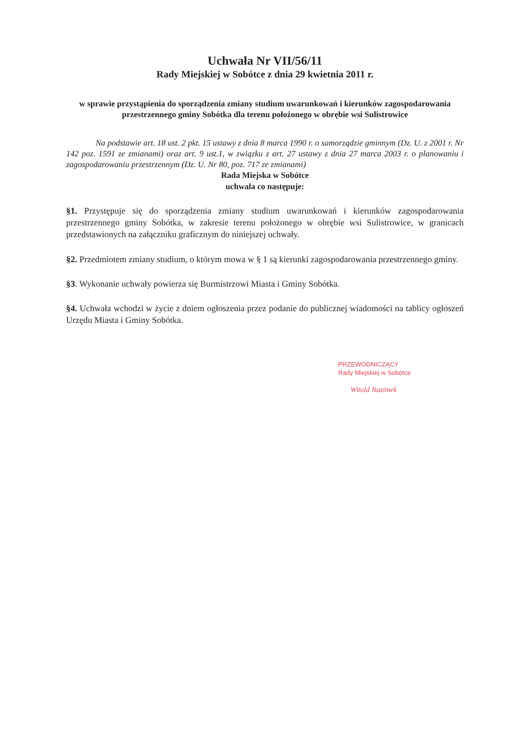Uchwała Nr VII/56/11
Rady Miejskiej w Sobótce z dnia 29 kwietnia 2011 r.
w sprawie przystąpienia do sporządzenia zmiany studium uwarunkowań i kierunków zagospodarowania przestrzennego gminy Sobótka dla terenu położonego w obrębie wsi Sulistrowice
Na podstawie art. 18 ust. 2 pkt. 15 ustawy z dnia 8 marca 1990 r. o samorządzie gminnym (Dz. U. z 2001 r. Nr 142 poz. 1591 ze zmianami) oraz art. 9 ust.1, w związku z art. 27 ustawy z dnia 27 marca 2003 r. o planowaniu i zagospodarowaniu przestrzennym (Dz. U. Nr 80, poz. 717 ze zmianami)
Rada Miejska w Sobótce
uchwala co następuje:
§1. Przystępuje się do sporządzenia zmiany studium uwarunkowań i kierunków zagospodarowania przestrzennego gminy Sobótka, w zakresie terenu położonego w obrębie wsi Sulistrowice, w granicach przedstawionych na załączniku graficznym do niniejszej uchwały.
§2. Przedmiotem zmiany studium, o którym mowa w § 1 są kierunki zagospodarowania przestrzennego gminy.
§3. Wykonanie uchwały powierza się Burmistrzowi Miasta i Gminy Sobótka.
§4. Uchwała wchodzi w życie z dniem ogłoszenia przez podanie do publicznej wiadomości na tablicy ogłoszeń Urzędu Miasta i Gminy Sobótka.
PRZEWODNICZĄCY
Rady Miejskiej w Sobótce
Witold Nazimek